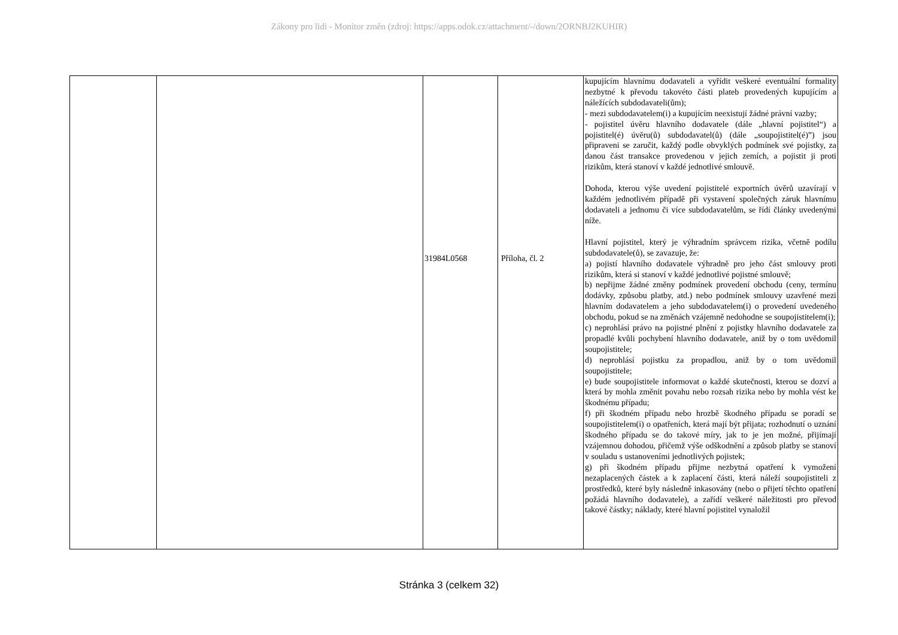Zákony pro lidi - Monitor změn (zdroj: https://apps.odok.cz/attachment/-/down/2ORNBJ2KUHIR)
| | | 31984L0568 | Příloha, čl. 2 | kupujícím hlavnímu dodavateli a vyřídit veškeré eventuální formality nezbytné k převodu takovéto části plateb provedených kupujícím a náležících subdodavateli(ům); - mezi subdodavatelem(i) a kupujícím neexistují žádné právní vazby; - pojistitel úvěru hlavního dodavatele (dále „hlavní pojistitel“) a pojistitel(é) úvěru(ů) subdodavatel(ů) (dále „soupojistitel(é)”) jsou připraveni se zaručit, každý podle obvyklých podmínek své pojistky, za danou část transakce provedenou v jejich zemích, a pojistit ji proti rizikům, která stanoví v každé jednotlivé smlouvě. Dohoda, kterou výše uvedení pojistitelé exportních úvěrů uzavírají v každém jednotlivém případě při vystavení společných záruk hlavnímu dodavateli a jednomu či více subdodavatelům, se řídí články uvedenými níže. Hlavní pojistitel, který je výhradním správcem rizika, včetně podílu subdodavatele(ů), se zavazuje, že: a) pojistí hlavního dodavatele výhradně pro jeho část smlouvy proti rizikům, která si stanoví v každé jednotlivé pojistné smlouvě; b) nepřijme žádné změny podmínek provedení obchodu (ceny, termínu dodávky, způsobu platby, atd.) nebo podmínek smlouvy uzavřené mezi hlavním dodavatelem a jeho subdodavatelem(i) o provedení uvedeného obchodu, pokud se na změnách vzájemně nedohodne se soupojistitelem(i); c) neprohlásí právo na pojistné plnění z pojistky hlavního dodavatele za propadlé kvůli pochybení hlavního dodavatele, aniž by o tom uvědomil soupojistitele; d) neprohlásí pojistku za propadlou, aniž by o tom uvědomil soupojistitele; e) bude soupojistitele informovat o každé skutečnosti, kterou se dozví a která by mohla změnit povahu nebo rozsah rizika nebo by mohla vést ke škodnému případu; f) při škodném případu nebo hrozbě škodného případu se poradí se soupojistitelem(i) o opatřeních, která mají být přijata; rozhodnutí o uznání škodného případu se do takové míry, jak to je jen možné, přijímají vzájemnou dohodou, přičemž výše odškodnění a způsob platby se stanoví v souladu s ustanoveními jednotlivých pojistek; g) při škodném případu přijme nezbytná opatření k vymožení nezaplacených částek a k zaplacení části, která náleží soupojistiteli z prostředků, které byly následně inkasovány (nebo o přijetí těchto opatření požádá hlavního dodavatele), a zařídí veškeré náležitosti pro převod takové částky; náklady, které hlavní pojistitel vynaložil |
Stránka 3 (celkem 32)